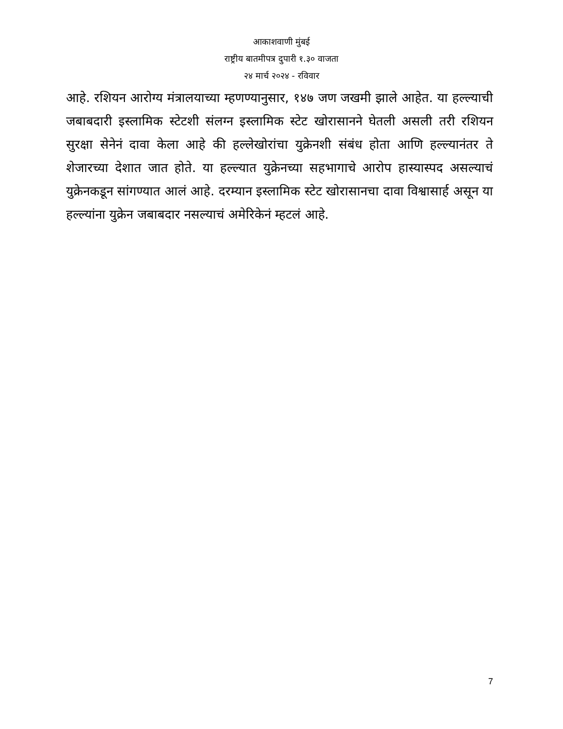आकाशवाणी मुंबई
राष्ट्रीय बातमीपत्र दुपारी १.३० वाजता
२४ मार्च २०२४ - रविवार
आहे. रशियन आरोग्य मंत्रालयाच्या म्हणण्यानुसार, १४७ जण जखमी झाले आहेत. या हल्ल्याची जबाबदारी इस्लामिक स्टेटशी संलग्न इस्लामिक स्टेट खोरासानने घेतली असली तरी रशियन सुरक्षा सेनेनं दावा केला आहे की हल्लेखोरांचा युक्रेनशी संबंध होता आणि हल्ल्यानंतर ते शेजारच्या देशात जात होते. या हल्ल्यात युक्रेनच्या सहभागाचे आरोप हास्यास्पद असल्याचं युक्रेनकडून सांगण्यात आलं आहे. दरम्यान इस्लामिक स्टेट खोरासानचा दावा विश्वासार्ह असून या हल्ल्यांना युक्रेन जबाबदार नसल्याचं अमेरिकेनं म्हटलं आहे.
7